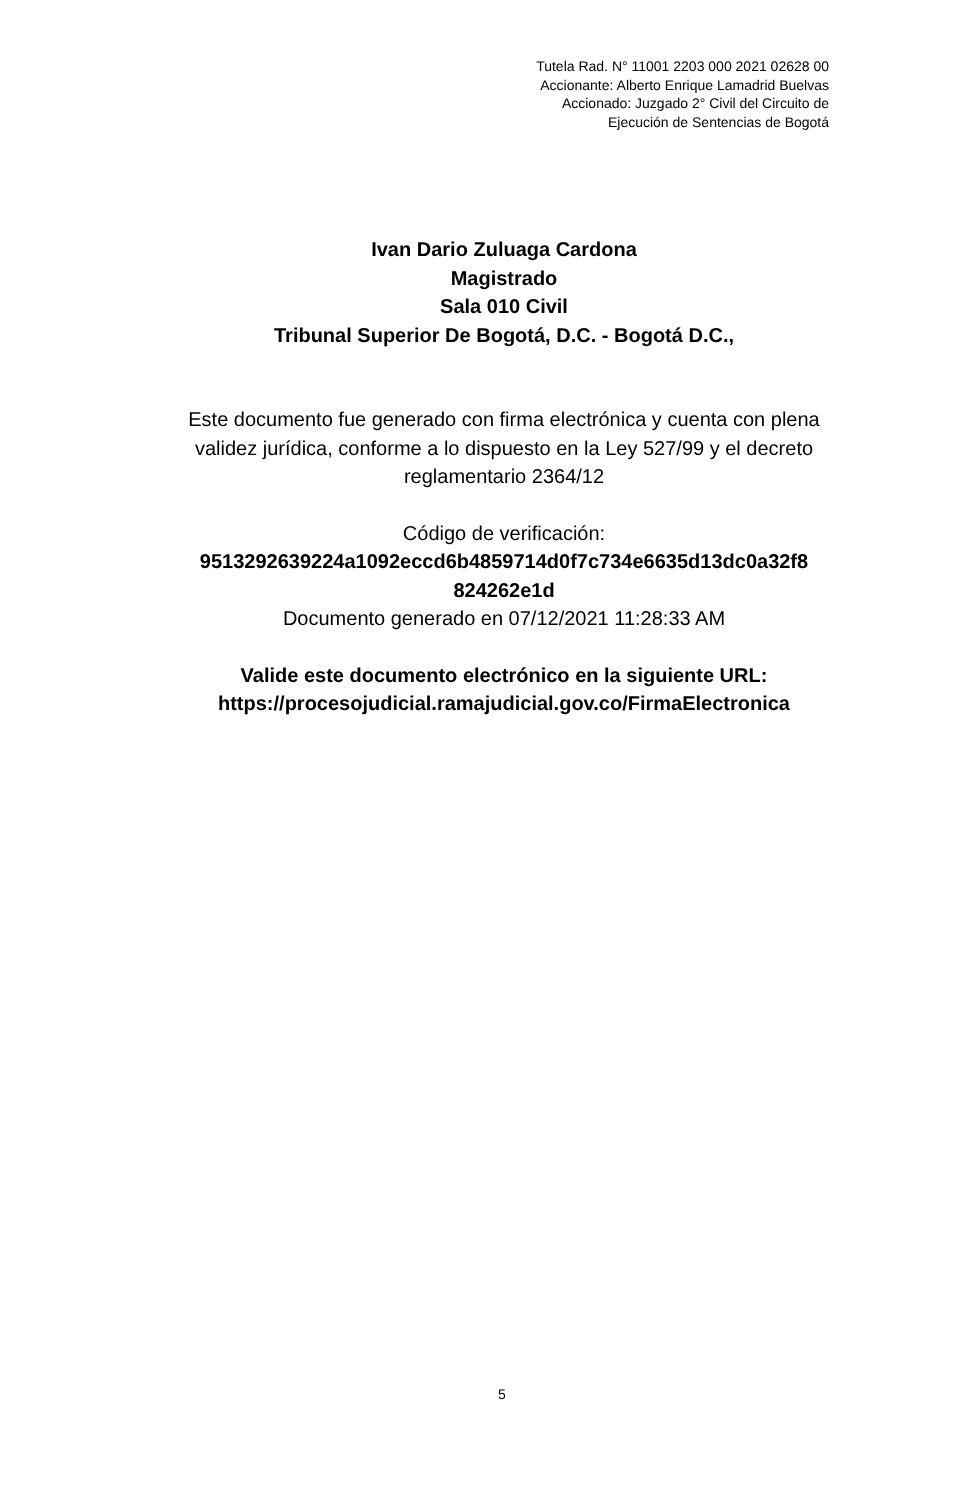Tutela Rad. N° 11001 2203 000 2021 02628 00
Accionante: Alberto Enrique Lamadrid Buelvas
Accionado: Juzgado 2° Civil del Circuito de
Ejecución de Sentencias de Bogotá
Ivan Dario Zuluaga Cardona
Magistrado
Sala 010 Civil
Tribunal Superior De Bogotá, D.C. - Bogotá D.C.,
Este documento fue generado con firma electrónica y cuenta con plena validez jurídica, conforme a lo dispuesto en la Ley 527/99 y el decreto reglamentario 2364/12
Código de verificación:
9513292639224a1092eccd6b4859714d0f7c734e6635d13dc0a32f8 824262e1d
Documento generado en 07/12/2021 11:28:33 AM
Valide este documento electrónico en la siguiente URL:
https://procesojudicial.ramajudicial.gov.co/FirmaElectronica
5